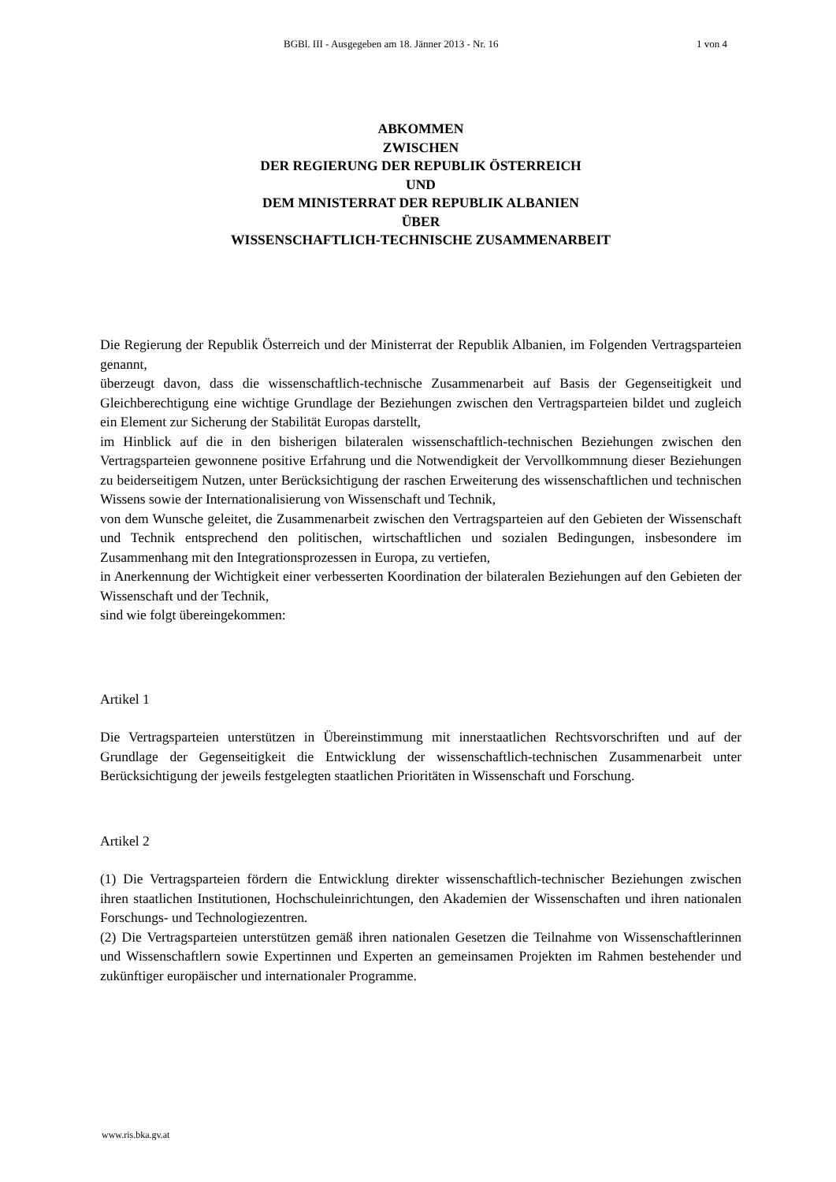BGBl. III - Ausgegeben am 18. Jänner 2013 - Nr. 16 1 von 4
ABKOMMEN
ZWISCHEN
DER REGIERUNG DER REPUBLIK ÖSTERREICH
UND
DEM MINISTERRAT DER REPUBLIK ALBANIEN
ÜBER
WISSENSCHAFTLICH-TECHNISCHE ZUSAMMENARBEIT
Die Regierung der Republik Österreich und der Ministerrat der Republik Albanien, im Folgenden Vertragsparteien genannt,
überzeugt davon, dass die wissenschaftlich-technische Zusammenarbeit auf Basis der Gegenseitigkeit und Gleichberechtigung eine wichtige Grundlage der Beziehungen zwischen den Vertragsparteien bildet und zugleich ein Element zur Sicherung der Stabilität Europas darstellt,
im Hinblick auf die in den bisherigen bilateralen wissenschaftlich-technischen Beziehungen zwischen den Vertragsparteien gewonnene positive Erfahrung und die Notwendigkeit der Vervollkommnung dieser Beziehungen zu beiderseitigem Nutzen, unter Berücksichtigung der raschen Erweiterung des wissenschaftlichen und technischen Wissens sowie der Internationalisierung von Wissenschaft und Technik,
von dem Wunsche geleitet, die Zusammenarbeit zwischen den Vertragsparteien auf den Gebieten der Wissenschaft und Technik entsprechend den politischen, wirtschaftlichen und sozialen Bedingungen, insbesondere im Zusammenhang mit den Integrationsprozessen in Europa, zu vertiefen,
in Anerkennung der Wichtigkeit einer verbesserten Koordination der bilateralen Beziehungen auf den Gebieten der Wissenschaft und der Technik,
sind wie folgt übereingekommen:
Artikel 1
Die Vertragsparteien unterstützen in Übereinstimmung mit innerstaatlichen Rechtsvorschriften und auf der Grundlage der Gegenseitigkeit die Entwicklung der wissenschaftlich-technischen Zusammenarbeit unter Berücksichtigung der jeweils festgelegten staatlichen Prioritäten in Wissenschaft und Forschung.
Artikel 2
(1) Die Vertragsparteien fördern die Entwicklung direkter wissenschaftlich-technischer Beziehungen zwischen ihren staatlichen Institutionen, Hochschuleinrichtungen, den Akademien der Wissenschaften und ihren nationalen Forschungs- und Technologiezentren.
(2) Die Vertragsparteien unterstützen gemäß ihren nationalen Gesetzen die Teilnahme von Wissenschaftlerinnen und Wissenschaftlern sowie Expertinnen und Experten an gemeinsamen Projekten im Rahmen bestehender und zukünftiger europäischer und internationaler Programme.
www.ris.bka.gv.at